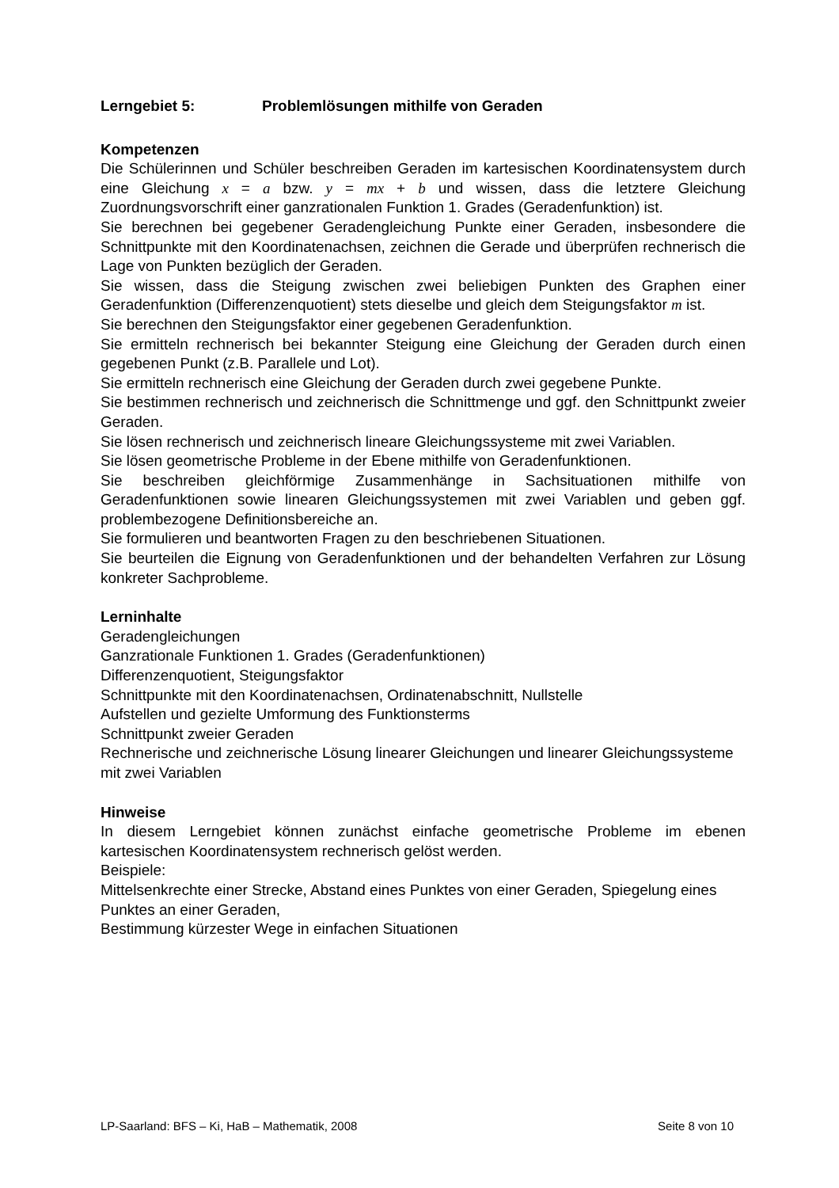Lerngebiet 5: Problemlösungen mithilfe von Geraden
Kompetenzen
Die Schülerinnen und Schüler beschreiben Geraden im kartesischen Koordinatensystem durch eine Gleichung x = a bzw. y = mx + b und wissen, dass die letztere Gleichung Zuordnungsvorschrift einer ganzrationalen Funktion 1. Grades (Geradenfunktion) ist.
Sie berechnen bei gegebener Geradengleichung Punkte einer Geraden, insbesondere die Schnittpunkte mit den Koordinatenachsen, zeichnen die Gerade und überprüfen rechnerisch die Lage von Punkten bezüglich der Geraden.
Sie wissen, dass die Steigung zwischen zwei beliebigen Punkten des Graphen einer Geradenfunktion (Differenzenquotient) stets dieselbe und gleich dem Steigungsfaktor m ist.
Sie berechnen den Steigungsfaktor einer gegebenen Geradenfunktion.
Sie ermitteln rechnerisch bei bekannter Steigung eine Gleichung der Geraden durch einen gegebenen Punkt (z.B. Parallele und Lot).
Sie ermitteln rechnerisch eine Gleichung der Geraden durch zwei gegebene Punkte.
Sie bestimmen rechnerisch und zeichnerisch die Schnittmenge und ggf. den Schnittpunkt zweier Geraden.
Sie lösen rechnerisch und zeichnerisch lineare Gleichungssysteme mit zwei Variablen.
Sie lösen geometrische Probleme in der Ebene mithilfe von Geradenfunktionen.
Sie beschreiben gleichförmige Zusammenhänge in Sachsituationen mithilfe von Geradenfunktionen sowie linearen Gleichungssystemen mit zwei Variablen und geben ggf. problembezogene Definitionsbereiche an.
Sie formulieren und beantworten Fragen zu den beschriebenen Situationen.
Sie beurteilen die Eignung von Geradenfunktionen und der behandelten Verfahren zur Lösung konkreter Sachprobleme.
Lerninhalte
Geradengleichungen
Ganzrationale Funktionen 1. Grades (Geradenfunktionen)
Differenzenquotient, Steigungsfaktor
Schnittpunkte mit den Koordinatenachsen, Ordinatenabschnitt, Nullstelle
Aufstellen und gezielte Umformung des Funktionsterms
Schnittpunkt zweier Geraden
Rechnerische und zeichnerische Lösung linearer Gleichungen und linearer Gleichungssysteme mit zwei Variablen
Hinweise
In diesem Lerngebiet können zunächst einfache geometrische Probleme im ebenen kartesischen Koordinatensystem rechnerisch gelöst werden.
Beispiele:
Mittelsenkrechte einer Strecke, Abstand eines Punktes von einer Geraden, Spiegelung eines Punktes an einer Geraden,
Bestimmung kürzester Wege in einfachen Situationen
LP-Saarland: BFS – Ki, HaB – Mathematik, 2008 Seite 8 von 10